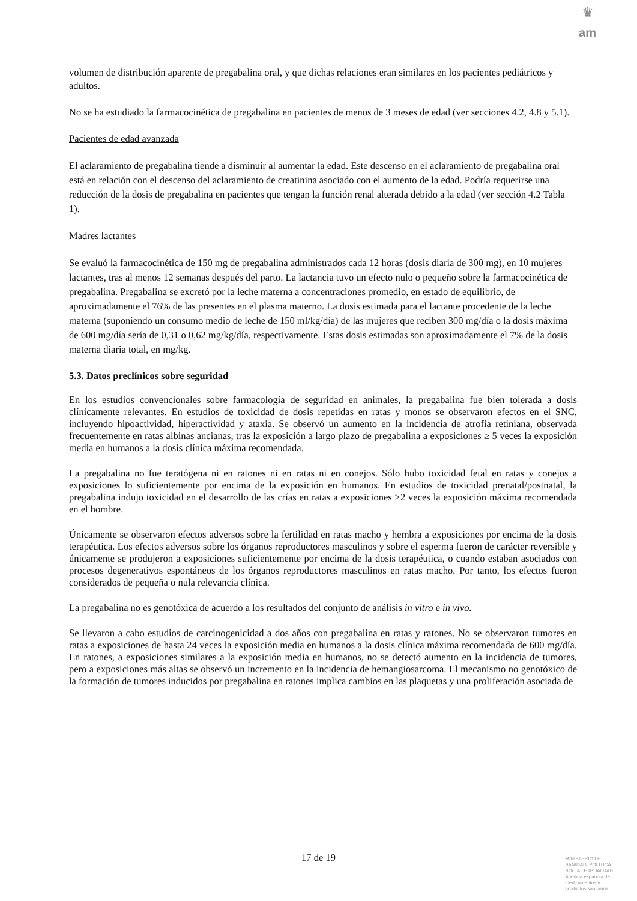♛
am
volumen de distribución aparente de pregabalina oral, y que dichas relaciones eran similares en los pacientes pediátricos y adultos.
No se ha estudiado la farmacocinética de pregabalina en pacientes de menos de 3 meses de edad (ver secciones 4.2, 4.8 y 5.1).
Pacientes de edad avanzada
El aclaramiento de pregabalina tiende a disminuir al aumentar la edad. Este descenso en el aclaramiento de pregabalina oral está en relación con el descenso del aclaramiento de creatinina asociado con el aumento de la edad. Podría requerirse una reducción de la dosis de pregabalina en pacientes que tengan la función renal alterada debido a la edad (ver sección 4.2 Tabla 1).
Madres lactantes
Se evaluó la farmacocinética de 150 mg de pregabalina administrados cada 12 horas (dosis diaria de 300 mg), en 10 mujeres lactantes, tras al menos 12 semanas después del parto. La lactancia tuvo un efecto nulo o pequeño sobre la farmacocinética de pregabalina. Pregabalina se excretó por la leche materna a concentraciones promedio, en estado de equilibrio, de aproximadamente el 76% de las presentes en el plasma materno. La dosis estimada para el lactante procedente de la leche materna (suponiendo un consumo medio de leche de 150 ml/kg/día) de las mujeres que reciben 300 mg/día o la dosis máxima de 600 mg/día sería de 0,31 o 0,62 mg/kg/día, respectivamente. Estas dosis estimadas son aproximadamente el 7% de la dosis materna diaria total, en mg/kg.
5.3. Datos preclínicos sobre seguridad
En los estudios convencionales sobre farmacología de seguridad en animales, la pregabalina fue bien tolerada a dosis clínicamente relevantes. En estudios de toxicidad de dosis repetidas en ratas y monos se observaron efectos en el SNC, incluyendo hipoactividad, hiperactividad y ataxia. Se observó un aumento en la incidencia de atrofia retiniana, observada frecuentemente en ratas albinas ancianas, tras la exposición a largo plazo de pregabalina a exposiciones ≥ 5 veces la exposición media en humanos a la dosis clínica máxima recomendada.
La pregabalina no fue teratógena ni en ratones ni en ratas ni en conejos. Sólo hubo toxicidad fetal en ratas y conejos a exposiciones lo suficientemente por encima de la exposición en humanos. En estudios de toxicidad prenatal/postnatal, la pregabalina indujo toxicidad en el desarrollo de las crías en ratas a exposiciones >2 veces la exposición máxima recomendada en el hombre.
Únicamente se observaron efectos adversos sobre la fertilidad en ratas macho y hembra a exposiciones por encima de la dosis terapéutica. Los efectos adversos sobre los órganos reproductores masculinos y sobre el esperma fueron de carácter reversible y únicamente se produjeron a exposiciones suficientemente por encima de la dosis terapéutica, o cuando estaban asociados con procesos degenerativos espontáneos de los órganos reproductores masculinos en ratas macho. Por tanto, los efectos fueron considerados de pequeña o nula relevancia clínica.
La pregabalina no es genotóxica de acuerdo a los resultados del conjunto de análisis in vitro e in vivo.
Se llevaron a cabo estudios de carcinogenicidad a dos años con pregabalina en ratas y ratones. No se observaron tumores en ratas a exposiciones de hasta 24 veces la exposición media en humanos a la dosis clínica máxima recomendada de 600 mg/día. En ratones, a exposiciones similares a la exposición media en humanos, no se detectó aumento en la incidencia de tumores, pero a exposiciones más altas se observó un incremento en la incidencia de hemangiosarcoma. El mecanismo no genotóxico de la formación de tumores inducidos por pregabalina en ratones implica cambios en las plaquetas y una proliferación asociada de
17 de 19
MINISTERIO DE
SANIDAD, POLITICA
SOCIAL E IGUALDAD
Agencia española de
medicamentos y
productos sanitarios